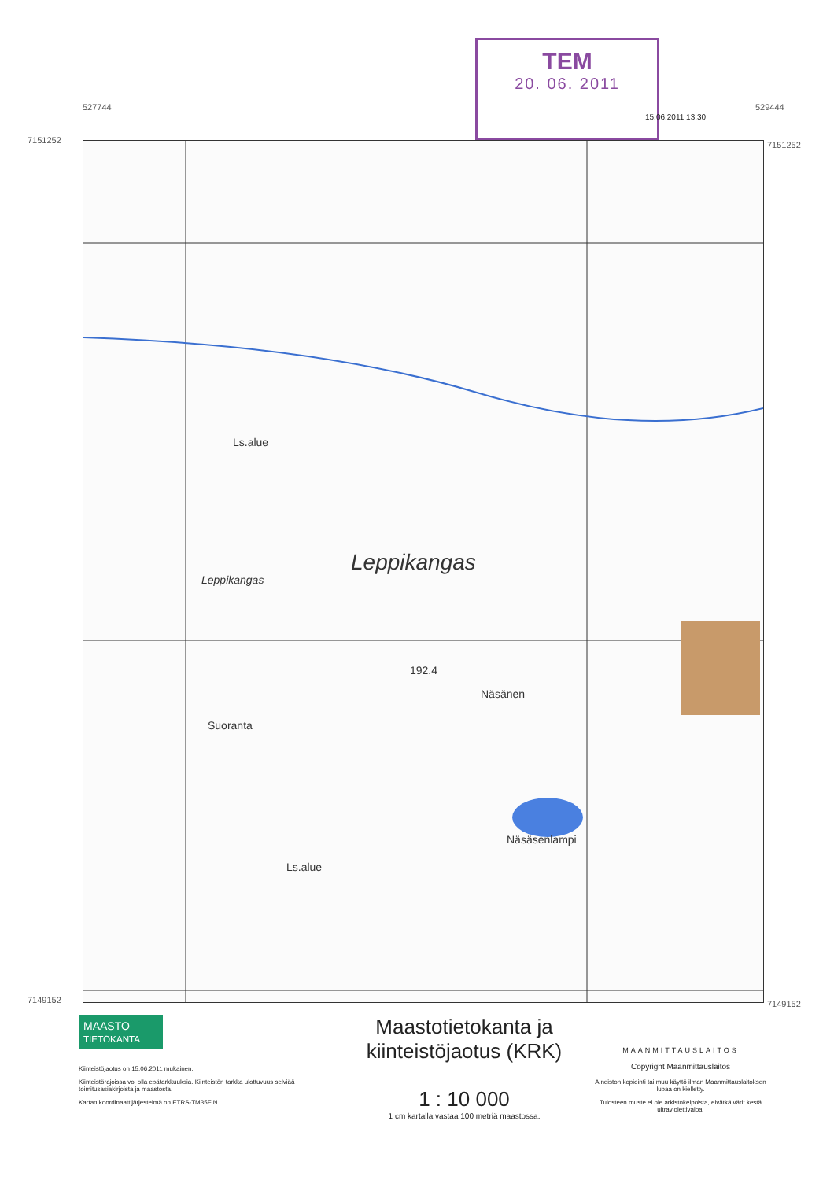TEM
20. 06. 2011
15.06.2011 13.30
7151252 7151252
7149152 7149152
527744 529444
Ls.alue
Leppikangas
Leppikangas
192.4
Näsänen
Suoranta
Näsäsenlampi
Ls.alue
MAASTO
TIETOKANTA
Kiinteistöjaotus on 15.06.2011 mukainen.
Kiinteistörajoissa voi olla epätarkkuuksia. Kiinteistön tarkka ulottuvuus selviää toimitusasiakirjoista ja maastosta.
Kartan koordinaattijärjestelmä on ETRS-TM35FIN.
Maastotietokanta ja kiinteistöjaotus (KRK)
1 : 10 000
1 cm kartalla vastaa 100 metriä maastossa.
MAANMITTAUSLAITOS
Copyright Maanmittauslaitos
Aineiston kopiointi tai muu käyttö ilman Maanmittauslaitoksen lupaa on kielletty.
Tulosteen muste ei ole arkistokelpoista, eivätkä värit kestä ultraviolettivaloa.